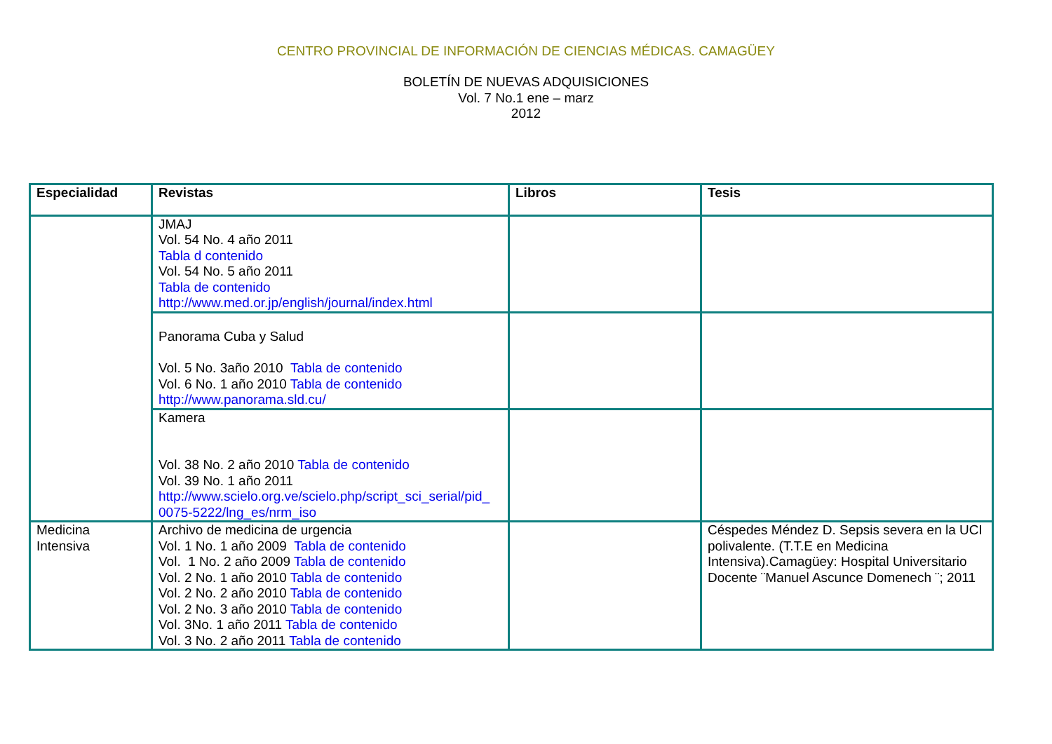CENTRO PROVINCIAL DE INFORMACIÓN DE CIENCIAS MÉDICAS. CAMAGÜEY
BOLETÍN DE NUEVAS ADQUISICIONES
Vol. 7 No.1 ene – marz
2012
| Especialidad | Revistas | Libros | Tesis |
| --- | --- | --- | --- |
| | JMAJ Vol. 54 No. 4 año 2011 Tabla d contenido Vol. 54 No. 5 año 2011 Tabla de contenido http://www.med.or.jp/english/journal/index.html | | |
| | Panorama Cuba y Salud Vol. 5 No. 3año 2010 Tabla de contenido Vol. 6 No. 1 año 2010 Tabla de contenido http://www.panorama.sld.cu/ | | |
| | Kamera Vol. 38 No. 2 año 2010 Tabla de contenido Vol. 39 No. 1 año 2011 http://www.scielo.org.ve/scielo.php/script_sci_serial/pid_ 0075-5222/lng_es/nrm_iso | | |
| Medicina Intensiva | Archivo de medicina de urgencia Vol. 1 No. 1 año 2009 Tabla de contenido Vol. 1 No. 2 año 2009 Tabla de contenido Vol. 2 No. 1 año 2010 Tabla de contenido Vol. 2 No. 2 año 2010 Tabla de contenido Vol. 2 No. 3 año 2010 Tabla de contenido Vol. 3No. 1 año 2011 Tabla de contenido Vol. 3 No. 2 año 2011 Tabla de contenido | | Céspedes Méndez D. Sepsis severa en la UCI polivalente. (T.T.E en Medicina Intensiva).Camagüey: Hospital Universitario Docente ¨Manuel Ascunce Domenech ¨; 2011 |